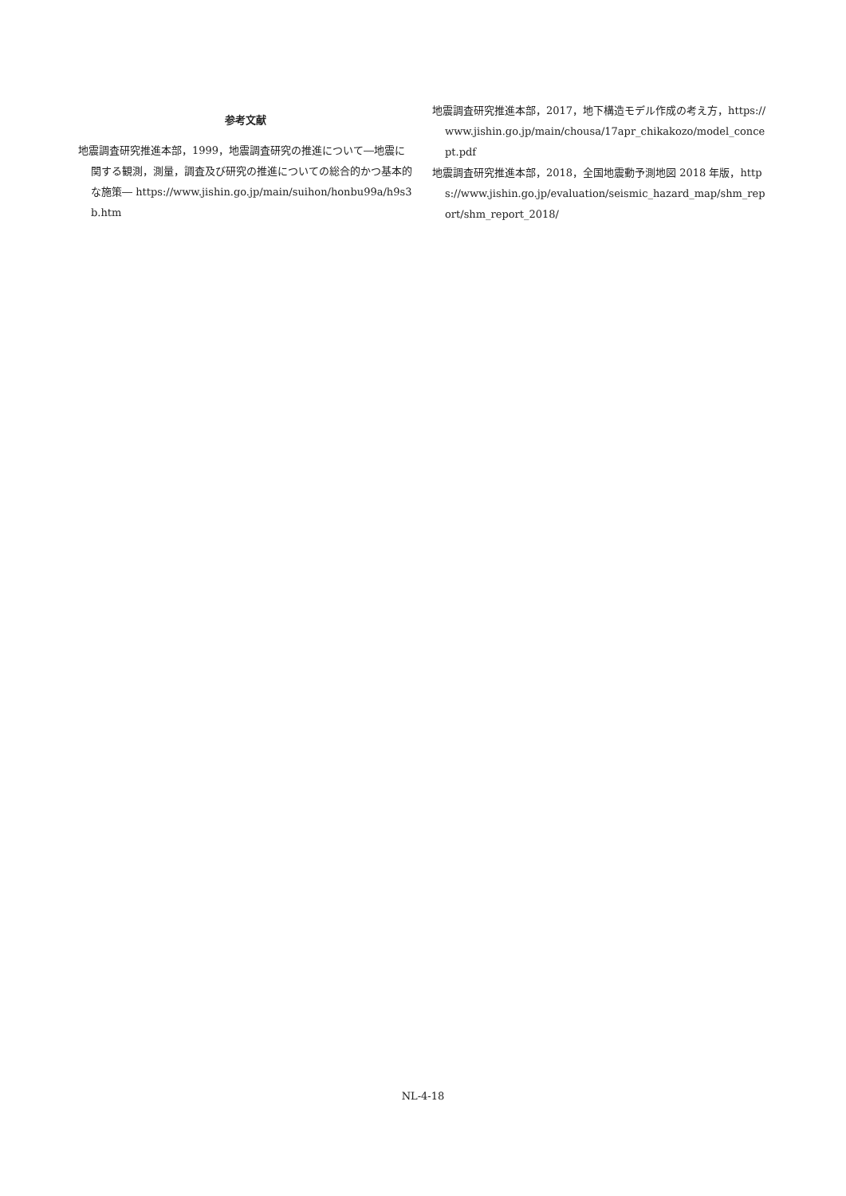参考文献
地震調査研究推進本部，1999，地震調査研究の推進について―地震に関する観測，測量，調査及び研究の推進についての総合的かつ基本的な施策― https://www.jishin.go.jp/main/suihon/honbu99a/h9s3b.htm
地震調査研究推進本部，2017，地下構造モデル作成の考え方，https://www.jishin.go.jp/main/chousa/17apr_chikakozo/model_concept.pdf
地震調査研究推進本部，2018，全国地震動予測地図 2018 年版，https://www.jishin.go.jp/evaluation/seismic_hazard_map/shm_report/shm_report_2018/
NL-4-18